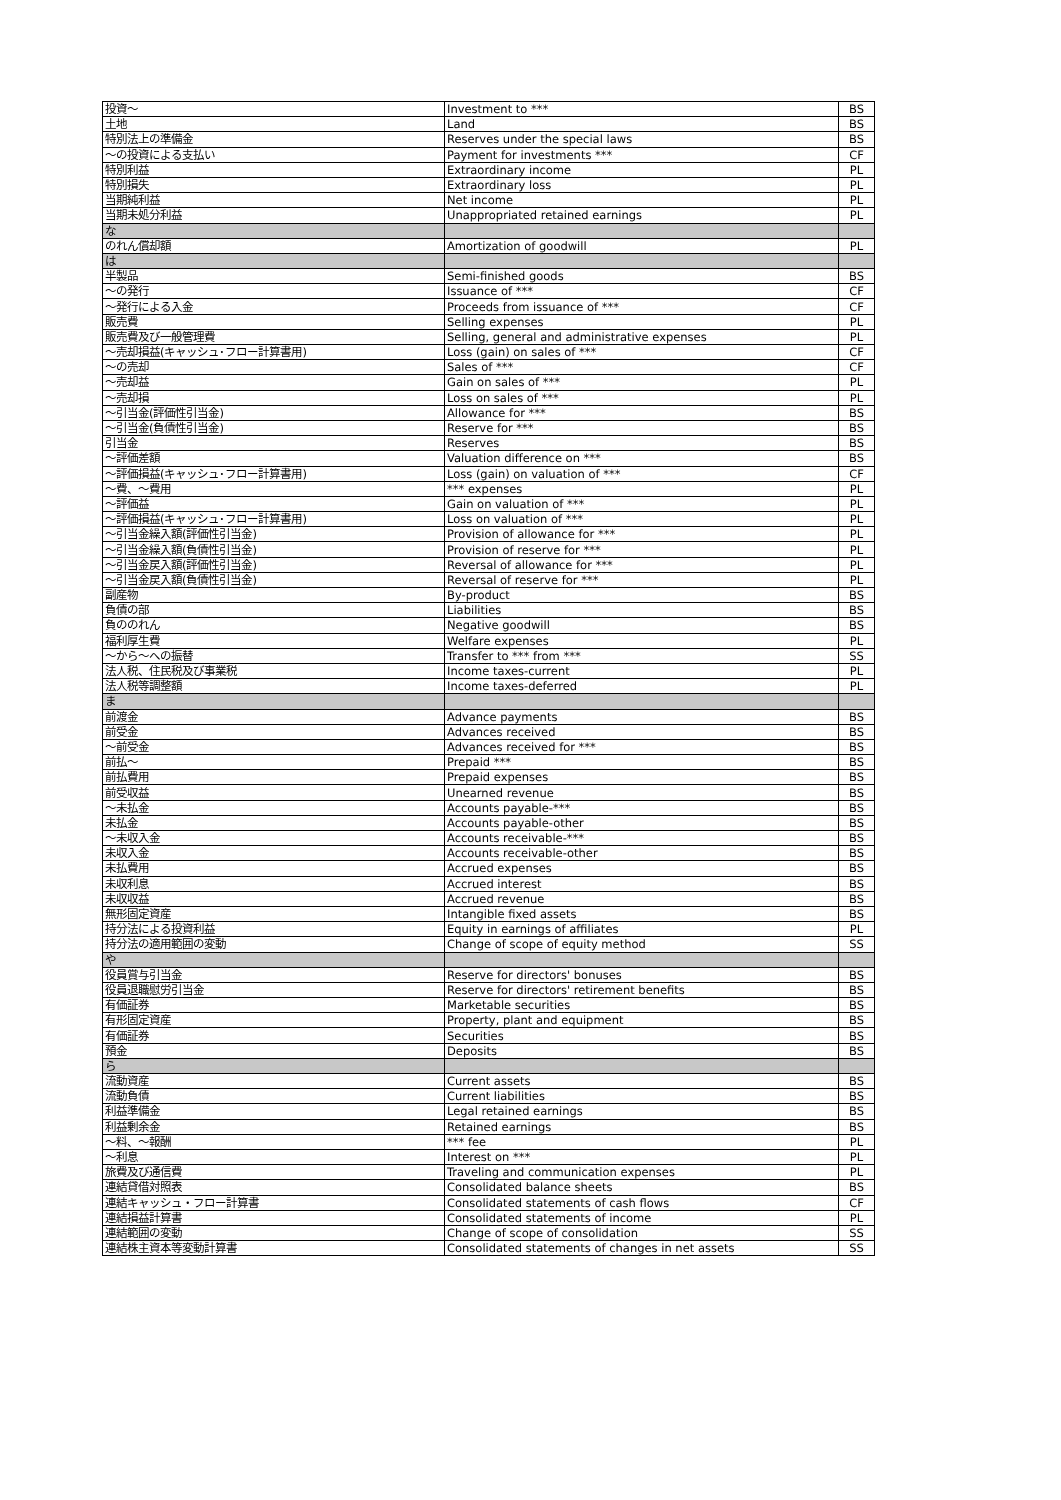| 投資～ | Investment to *** | BS |
| 土地 | Land | BS |
| 特別法上の準備金 | Reserves under the special laws | BS |
| ～の投資による支払い | Payment for investments *** | CF |
| 特別利益 | Extraordinary income | PL |
| 特別損失 | Extraordinary loss | PL |
| 当期純利益 | Net income | PL |
| 当期未処分利益 | Unappropriated retained earnings | PL |
| な | | |
| のれん償却額 | Amortization of goodwill | PL |
| は | | |
| 半製品 | Semi-finished goods | BS |
| ～の発行 | Issuance of *** | CF |
| ～発行による入金 | Proceeds from issuance of *** | CF |
| 販売費 | Selling expenses | PL |
| 販売費及び一般管理費 | Selling, general and administrative expenses | PL |
| ～売却損益(キャッシュ･フロー計算書用) | Loss (gain) on sales of *** | CF |
| ～の売却 | Sales of *** | CF |
| ～売却益 | Gain on sales of *** | PL |
| ～売却損 | Loss on sales of *** | PL |
| ～引当金(評価性引当金) | Allowance for *** | BS |
| ～引当金(負債性引当金) | Reserve for *** | BS |
| 引当金 | Reserves | BS |
| ～評価差額 | Valuation difference on *** | BS |
| ～評価損益(キャッシュ･フロー計算書用) | Loss (gain) on valuation of *** | CF |
| ～費、～費用 | *** expenses | PL |
| ～評価益 | Gain on valuation of *** | PL |
| ～評価損益(キャッシュ･フロー計算書用) | Loss on valuation of *** | PL |
| ～引当金繰入額(評価性引当金) | Provision of allowance for *** | PL |
| ～引当金繰入額(負債性引当金) | Provision of reserve for *** | PL |
| ～引当金戻入額(評価性引当金) | Reversal of allowance for *** | PL |
| ～引当金戻入額(負債性引当金) | Reversal of reserve for *** | PL |
| 副産物 | By-product | BS |
| 負債の部 | Liabilities | BS |
| 負ののれん | Negative goodwill | BS |
| 福利厚生費 | Welfare expenses | PL |
| ～から～への振替 | Transfer to *** from *** | SS |
| 法人税、住民税及び事業税 | Income taxes-current | PL |
| 法人税等調整額 | Income taxes-deferred | PL |
| ま | | |
| 前渡金 | Advance payments | BS |
| 前受金 | Advances received | BS |
| ～前受金 | Advances received for *** | BS |
| 前払～ | Prepaid *** | BS |
| 前払費用 | Prepaid expenses | BS |
| 前受収益 | Unearned revenue | BS |
| ～未払金 | Accounts payable-*** | BS |
| 未払金 | Accounts payable-other | BS |
| ～未収入金 | Accounts receivable-*** | BS |
| 未収入金 | Accounts receivable-other | BS |
| 未払費用 | Accrued expenses | BS |
| 未収利息 | Accrued interest | BS |
| 未収収益 | Accrued revenue | BS |
| 無形固定資産 | Intangible fixed assets | BS |
| 持分法による投資利益 | Equity in earnings of affiliates | PL |
| 持分法の適用範囲の変動 | Change of scope of equity method | SS |
| や | | |
| 役員賞与引当金 | Reserve for directors' bonuses | BS |
| 役員退職慰労引当金 | Reserve for directors' retirement benefits | BS |
| 有価証券 | Marketable securities | BS |
| 有形固定資産 | Property, plant and equipment | BS |
| 有価証券 | Securities | BS |
| 預金 | Deposits | BS |
| ら | | |
| 流動資産 | Current assets | BS |
| 流動負債 | Current liabilities | BS |
| 利益準備金 | Legal retained earnings | BS |
| 利益剰余金 | Retained earnings | BS |
| ～料、～報酬 | *** fee | PL |
| ～利息 | Interest on *** | PL |
| 旅費及び通信費 | Traveling and communication expenses | PL |
| 連結貸借対照表 | Consolidated balance sheets | BS |
| 連結キャッシュ・フロー計算書 | Consolidated statements of cash flows | CF |
| 連結損益計算書 | Consolidated statements of income | PL |
| 連結範囲の変動 | Change of scope of consolidation | SS |
| 連結株主資本等変動計算書 | Consolidated statements of changes in net assets | SS |